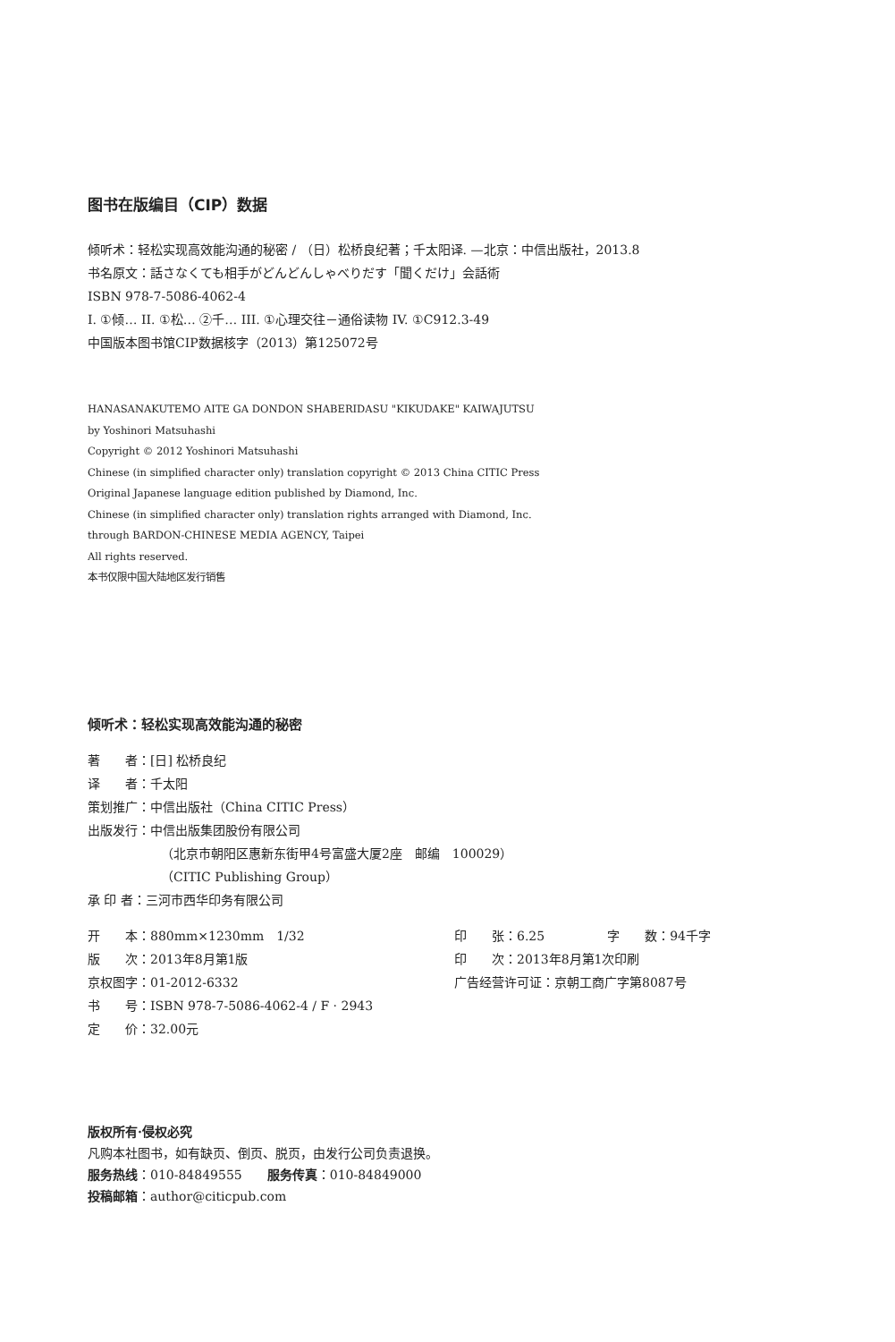图书在版编目（CIP）数据
倾听术：轻松实现高效能沟通的秘密 / （日）松桥良纪著；千太阳译. —北京：中信出版社，2013.8
书名原文：話さなくても相手がどんどんしゃべりだす「聞くだけ」会話術
ISBN 978-7-5086-4062-4
I. ①倾… II. ①松… ②千… III. ①心理交往－通俗读物 IV. ①C912.3-49
中国版本图书馆CIP数据核字（2013）第125072号
HANASANAKUTEMO AITE GA DONDON SHABERIDASU "KIKUDAKE" KAIWAJUTSU
by Yoshinori Matsuhashi
Copyright © 2012 Yoshinori Matsuhashi
Chinese (in simplified character only) translation copyright © 2013 China CITIC Press
Original Japanese language edition published by Diamond, Inc.
Chinese (in simplified character only) translation rights arranged with Diamond, Inc.
through BARDON-CHINESE MEDIA AGENCY, Taipei
All rights reserved.
本书仅限中国大陆地区发行销售
倾听术：轻松实现高效能沟通的秘密
著　　者：[日] 松桥良纪
译　　者：千太阳
策划推广：中信出版社（China CITIC Press）
出版发行：中信出版集团股份有限公司
（北京市朝阳区惠新东街甲4号富盛大厦2座　邮编　100029）
（CITIC Publishing Group）
承 印 者：三河市西华印务有限公司
开　　本：880mm×1230mm　1/32
印　　张：6.25　　　　　字　　数：94千字
版　　次：2013年8月第1版
印　　次：2013年8月第1次印刷
京权图字：01-2012-6332
广告经营许可证：京朝工商广字第8087号
书　　号：ISBN 978-7-5086-4062-4 / F · 2943
定　　价：32.00元
版权所有·侵权必究
凡购本社图书，如有缺页、倒页、脱页，由发行公司负责退换。
服务热线：010-84849555　　服务传真：010-84849000
投稿邮箱：author@citicpub.com